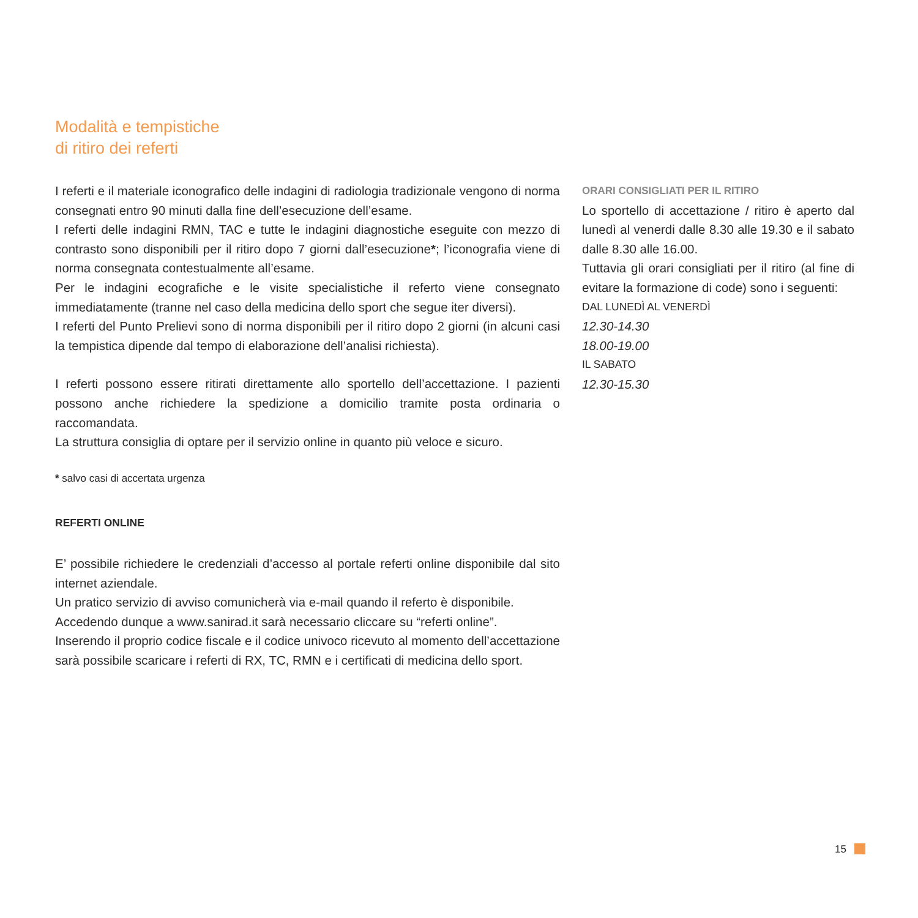Modalità e tempistiche
di ritiro dei referti
I referti e il materiale iconografico delle indagini di radiologia tradizionale vengono di norma consegnati entro 90 minuti dalla fine dell’esecuzione dell’esame.
I referti delle indagini RMN, TAC e tutte le indagini diagnostiche eseguite con mezzo di contrasto sono disponibili per il ritiro dopo 7 giorni dall’esecuzione*; l’iconografia viene di norma consegnata contestualmente all’esame.
Per le indagini ecografiche e le visite specialistiche il referto viene consegnato immediatamente (tranne nel caso della medicina dello sport che segue iter diversi).
I referti del Punto Prelievi sono di norma disponibili per il ritiro dopo 2 giorni (in alcuni casi la tempistica dipende dal tempo di elaborazione dell’analisi richiesta).
I referti possono essere ritirati direttamente allo sportello dell’accettazione. I pazienti possono anche richiedere la spedizione a domicilio tramite posta ordinaria o raccomandata.
La struttura consiglia di optare per il servizio online in quanto più veloce e sicuro.
* salvo casi di accertata urgenza
REFERTI ONLINE
E’ possibile richiedere le credenziali d’accesso al portale referti online disponibile dal sito internet aziendale.
Un pratico servizio di avviso comunicherà via e-mail quando il referto è disponibile.
Accedendo dunque a www.sanirad.it sarà necessario cliccare su “referti online”.
Inserendo il proprio codice fiscale e il codice univoco ricevuto al momento dell’accettazione sarà possibile scaricare i referti di RX, TC, RMN e i certificati di medicina dello sport.
ORARI CONSIGLIATI PER IL RITIRO
Lo sportello di accettazione / ritiro è aperto dal lunedì al venerdi dalle 8.30 alle 19.30 e il sabato dalle 8.30 alle 16.00.
Tuttavia gli orari consigliati per il ritiro (al fine di evitare la formazione di code) sono i seguenti:
DAL LUNEDÌ AL VENERDÌ
12.30-14.30
18.00-19.00
IL SABATO
12.30-15.30
15